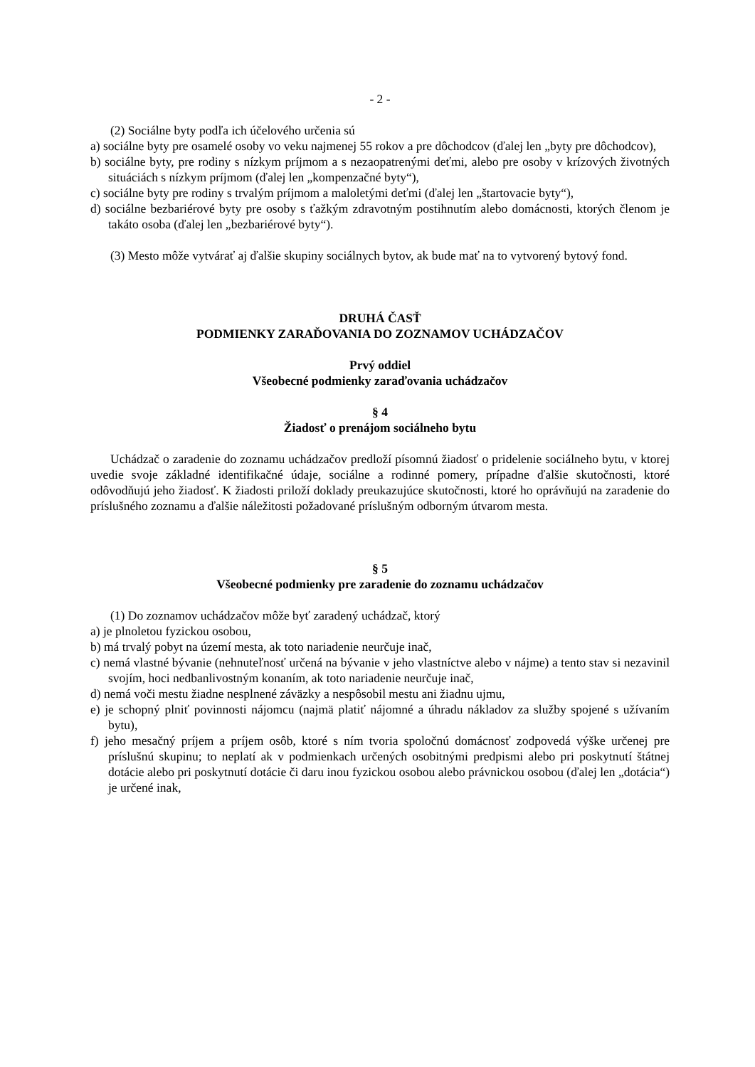- 2 -
(2) Sociálne byty podľa ich účelového určenia sú
a) sociálne byty pre osamelé osoby vo veku najmenej 55 rokov a pre dôchodcov (ďalej len „byty pre dôchodcov),
b) sociálne byty, pre rodiny s nízkym príjmom a s nezaopatrenými deťmi, alebo pre osoby v krízových životných situáciách s nízkym príjmom (ďalej len „kompenzačné byty“),
c) sociálne byty pre rodiny s trvalým príjmom a maloletými deťmi (ďalej len „štartovacie byty“),
d) sociálne bezbariérové byty pre osoby s ťažkým zdravotným postihnutím alebo domácnosti, ktorých členom je takáto osoba (ďalej len „bezbariérové byty“).
(3) Mesto môže vytvárať aj ďalšie skupiny sociálnych bytov, ak bude mať na to vytvorený bytový fond.
DRUHÁ ČASŤ
PODMIENKY ZARAĎOVANIA DO ZOZNAMOV UCHÁDZAČOV
Prvý oddiel
Všeobecné podmienky zaraďovania uchádzačov
§ 4
Žiadosť o prenájom sociálneho bytu
Uchádzač o zaradenie do zoznamu uchádzačov predloží písomnú žiadosť o pridelenie sociálneho bytu, v ktorej uvedie svoje základné identifikačné údaje, sociálne a rodinné pomery, prípadne ďalšie skutočnosti, ktoré odôvodňujú jeho žiadosť. K žiadosti priloží doklady preukazujúce skutočnosti, ktoré ho oprávňujú na zaradenie do príslušného zoznamu a ďalšie náležitosti požadované príslušným odborným útvarom mesta.
§ 5
Všeobecné podmienky pre zaradenie do zoznamu uchádzačov
(1) Do zoznamov uchádzačov môže byť zaradený uchádzač, ktorý
a) je plnoletou fyzickou osobou,
b) má trvalý pobyt na území mesta, ak toto nariadenie neurčuje inač,
c) nemá vlastné bývanie (nehnuteľnosť určená na bývanie v jeho vlastníctve alebo v nájme) a tento stav si nezavinil svojím, hoci nedbanlivostným konaním, ak toto nariadenie neurčuje inač,
d) nemá voči mestu žiadne nesplnené záväzky a nespôsobil mestu ani žiadnu ujmu,
e) je schopný plniť povinnosti nájomcu (najmä platiť nájomné a úhradu nákladov za služby spojené s užívaním bytu),
f) jeho mesačný príjem a príjem osôb, ktoré s ním tvoria spoločnú domácnosť zodpovedá výške určenej pre príslušnú skupinu; to neplatí ak v podmienkach určených osobitnými predpismi alebo pri poskytnutí štátnej dotácie alebo pri poskytnutí dotácie či daru inou fyzickou osobou alebo právnickou osobou (ďalej len „dotácia“) je určené inak,